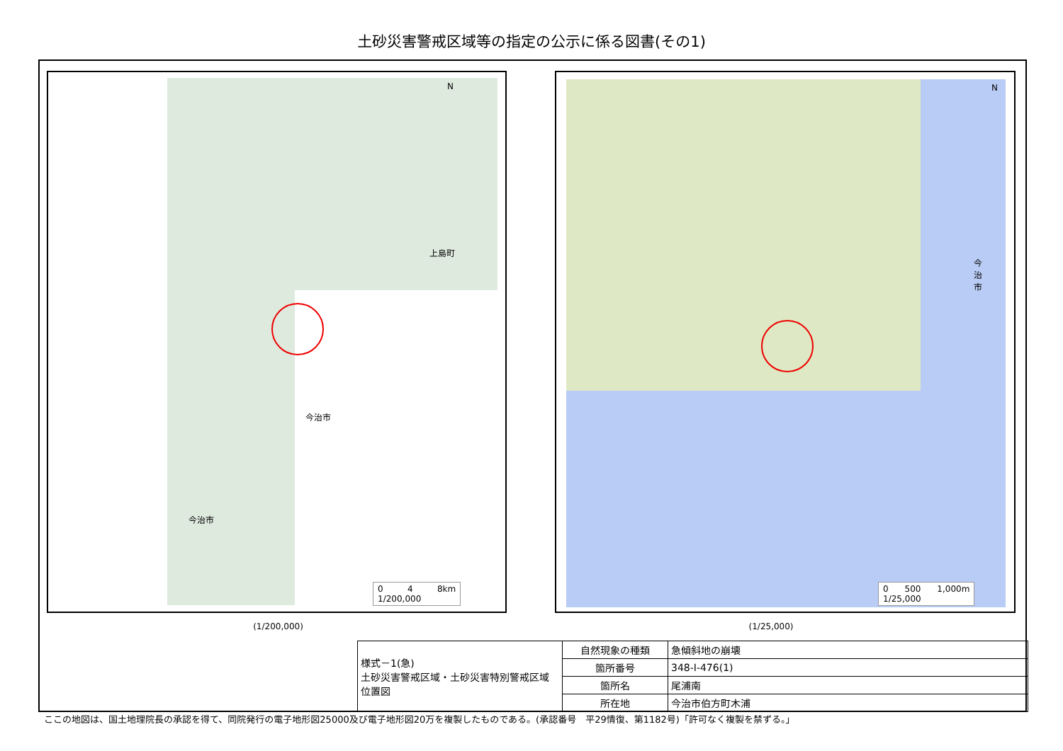土砂災害警戒区域等の指定の公示に係る図書(その1)
N
上島町
今治市
今治市
0 4 8km
1/200,000
N
今
治
市
0 500 1,000m
1/25,000
(1/200,000) (1/25,000)
| 様式－1(急) 土砂災害警戒区域・土砂災害特別警戒区域 位置図 | 自然現象の種類 | 急傾斜地の崩壊 |
| | 箇所番号 | 348-Ⅰ-476(1) |
| | 箇所名 | 尾浦南 |
| | 所在地 | 今治市伯方町木浦 |
ここの地図は、国土地理院長の承認を得て、同院発行の電子地形図25000及び電子地形図20万を複製したものである。(承認番号　平29情復、第1182号)「許可なく複製を禁ずる。」